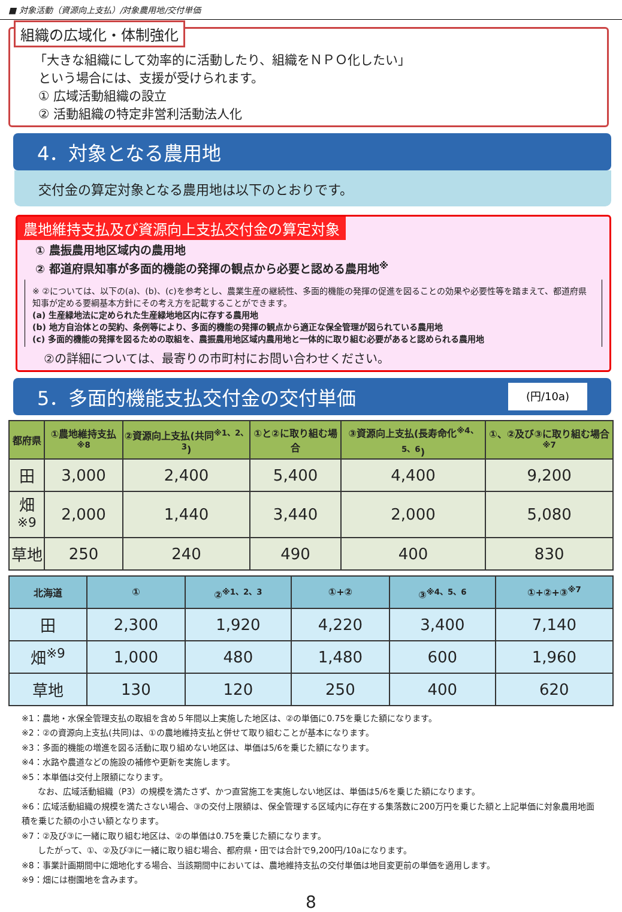■ 対象活動（資源向上支払）/対象農用地/交付単価
組織の広域化・体制強化
「大きな組織にして効率的に活動したり、組織をＮＰＯ化したい」
という場合には、支援が受けられます。
① 広域活動組織の設立
② 活動組織の特定非営利活動法人化
4．対象となる農用地
交付金の算定対象となる農用地は以下のとおりです。
農地維持支払及び資源向上支払交付金の算定対象
① 農振農用地区域内の農用地
② 都道府県知事が多面的機能の発揮の観点から必要と認める農用地<sup>※</sup>
※ ②については、以下の(a)、(b)、(c)を参考とし、農業生産の継続性、多面的機能の発揮の促進を図ることの効果や必要性等を踏まえて、都道府県知事が定める要綱基本方針にその考え方を記載することができます。
(a) 生産緑地法に定められた生産緑地地区内に存する農用地
(b) 地方自治体との契約、条例等により、多面的機能の発揮の観点から適正な保全管理が図られている農用地
(c) 多面的機能の発揮を図るための取組を、農振農用地区域内農用地と一体的に取り組む必要があると認められる農用地
②の詳細については、最寄りの市町村にお問い合わせください。
5．多面的機能支払交付金の交付単価 (円/10a)
| 都府県 | ①農地維持支払<sup>※8</sup> | ②資源向上支払(共同<sup>※1、2、3</sup>) | ①と②に取り組む場合 | ③資源向上支払(長寿命化<sup>※4、5、6</sup>) | ①、②及び③に取り組む場合<sup>※7</sup> |
| --- | --- | --- | --- | --- | --- |
| 田 | 3,000 | 2,400 | 5,400 | 4,400 | 9,200 |
| 畑<sup>※9</sup> | 2,000 | 1,440 | 3,440 | 2,000 | 5,080 |
| 草地 | 250 | 240 | 490 | 400 | 830 |
| 北海道 | ① | ②<sup>※1、2、3</sup> | ①+② | ③<sup>※4、5、6</sup> | ①+②+③<sup>※7</sup> |
| --- | --- | --- | --- | --- | --- |
| 田 | 2,300 | 1,920 | 4,220 | 3,400 | 7,140 |
| 畑<sup>※9</sup> | 1,000 | 480 | 1,480 | 600 | 1,960 |
| 草地 | 130 | 120 | 250 | 400 | 620 |
※1：農地・水保全管理支払の取組を含め５年間以上実施した地区は、②の単価に0.75を乗じた額になります。
※2：②の資源向上支払(共同)は、①の農地維持支払と併せて取り組むことが基本になります。
※3：多面的機能の増進を図る活動に取り組めない地区は、単価は5/6を乗じた額になります。
※4：水路や農道などの施設の補修や更新を実施します。
※5：本単価は交付上限額になります。
なお、広域活動組織（P3）の規模を満たさず、かつ直営施工を実施しない地区は、単価は5/6を乗じた額になります。
※6：広域活動組織の規模を満たさない場合、③の交付上限額は、保全管理する区域内に存在する集落数に200万円を乗じた額と上記単価に対象農用地面積を乗じた額の小さい額となります。
※7：②及び③に一緒に取り組む地区は、②の単価は0.75を乗じた額になります。
したがって、①、②及び③に一緒に取り組む場合、都府県・田では合計で9,200円/10aになります。
※8：事業計画期間中に畑地化する場合、当該期間中においては、農地維持支払の交付単価は地目変更前の単価を適用します。
※9：畑には樹園地を含みます。
8